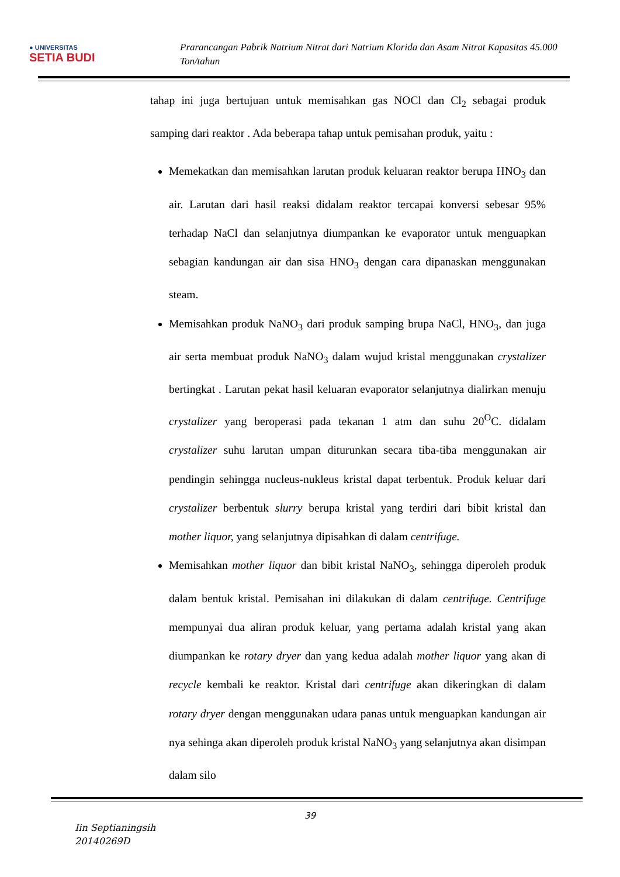● UNIVERSITAS
SETIA BUDI
Prarancangan Pabrik Natrium Nitrat dari Natrium Klorida dan Asam Nitrat Kapasitas 45.000 Ton/tahun
tahap ini juga bertujuan untuk memisahkan gas NOCl dan Cl<sub>2</sub> sebagai produk samping dari reaktor . Ada beberapa tahap untuk pemisahan produk, yaitu :
Memekatkan dan memisahkan larutan produk keluaran reaktor berupa HNO<sub>3</sub> dan air. Larutan dari hasil reaksi didalam reaktor tercapai konversi sebesar 95% terhadap NaCl dan selanjutnya diumpankan ke evaporator untuk menguapkan sebagian kandungan air dan sisa HNO<sub>3</sub> dengan cara dipanaskan menggunakan steam.
Memisahkan produk NaNO<sub>3</sub> dari produk samping brupa NaCl, HNO<sub>3</sub>, dan juga air serta membuat produk NaNO<sub>3</sub> dalam wujud kristal menggunakan crystalizer bertingkat . Larutan pekat hasil keluaran evaporator selanjutnya dialirkan menuju crystalizer yang beroperasi pada tekanan 1 atm dan suhu 20<sup>O</sup>C. didalam crystalizer suhu larutan umpan diturunkan secara tiba-tiba menggunakan air pendingin sehingga nucleus-nukleus kristal dapat terbentuk. Produk keluar dari crystalizer berbentuk slurry berupa kristal yang terdiri dari bibit kristal dan mother liquor, yang selanjutnya dipisahkan di dalam centrifuge.
Memisahkan mother liquor dan bibit kristal NaNO<sub>3</sub>, sehingga diperoleh produk dalam bentuk kristal. Pemisahan ini dilakukan di dalam centrifuge. Centrifuge mempunyai dua aliran produk keluar, yang pertama adalah kristal yang akan diumpankan ke rotary dryer dan yang kedua adalah mother liquor yang akan di recycle kembali ke reaktor. Kristal dari centrifuge akan dikeringkan di dalam rotary dryer dengan menggunakan udara panas untuk menguapkan kandungan air nya sehinga akan diperoleh produk kristal NaNO<sub>3</sub> yang selanjutnya akan disimpan dalam silo
39
Iin Septianingsih
20140269D